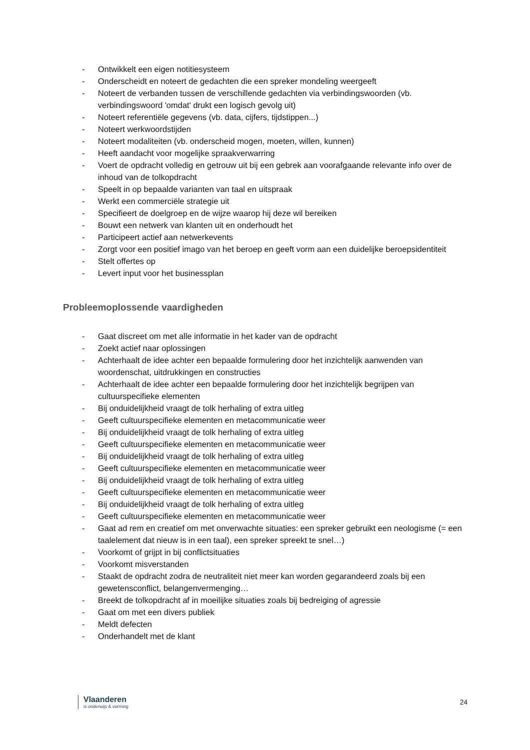- Ontwikkelt een eigen notitiesysteem
- Onderscheidt en noteert de gedachten die een spreker mondeling weergeeft
- Noteert de verbanden tussen de verschillende gedachten via verbindingswoorden (vb. verbindingswoord 'omdat' drukt een logisch gevolg uit)
- Noteert referentiële gegevens (vb. data, cijfers, tijdstippen...)
- Noteert werkwoordstijden
- Noteert modaliteiten (vb. onderscheid mogen, moeten, willen, kunnen)
- Heeft aandacht voor mogelijke spraakverwarring
- Voert de opdracht volledig en getrouw uit bij een gebrek aan voorafgaande relevante info over de inhoud van de tolkopdracht
- Speelt in op bepaalde varianten van taal en uitspraak
- Werkt een commerciële strategie uit
- Specifieert de doelgroep en de wijze waarop hij deze wil bereiken
- Bouwt een netwerk van klanten uit en onderhoudt het
- Participeert actief aan netwerkevents
- Zorgt voor een positief imago van het beroep en geeft vorm aan een duidelijke beroepsidentiteit
- Stelt offertes op
- Levert input voor het businessplan
Probleemoplossende vaardigheden
- Gaat discreet om met alle informatie in het kader van de opdracht
- Zoekt actief naar oplossingen
- Achterhaalt de idee achter een bepaalde formulering door het inzichtelijk aanwenden van woordenschat, uitdrukkingen en constructies
- Achterhaalt de idee achter een bepaalde formulering door het inzichtelijk begrijpen van cultuurspecifieke elementen
- Bij onduidelijkheid vraagt de tolk herhaling of extra uitleg
- Geeft cultuurspecifieke elementen en metacommunicatie weer
- Bij onduidelijkheid vraagt de tolk herhaling of extra uitleg
- Geeft cultuurspecifieke elementen en metacommunicatie weer
- Bij onduidelijkheid vraagt de tolk herhaling of extra uitleg
- Geeft cultuurspecifieke elementen en metacommunicatie weer
- Bij onduidelijkheid vraagt de tolk herhaling of extra uitleg
- Geeft cultuurspecifieke elementen en metacommunicatie weer
- Bij onduidelijkheid vraagt de tolk herhaling of extra uitleg
- Geeft cultuurspecifieke elementen en metacommunicatie weer
- Gaat ad rem en creatief om met onverwachte situaties: een spreker gebruikt een neologisme (= een taalelement dat nieuw is in een taal), een spreker spreekt te snel…)
- Voorkomt of grijpt in bij conflictsituaties
- Voorkomt misverstanden
- Staakt de opdracht zodra de neutraliteit niet meer kan worden gegarandeerd zoals bij een gewetensconflict, belangenvermenging…
- Breekt de tolkopdracht af in moeilijke situaties zoals bij bedreiging of agressie
- Gaat om met een divers publiek
- Meldt defecten
- Onderhandelt met de klant
Vlaanderen
is onderwijs & vorming
24